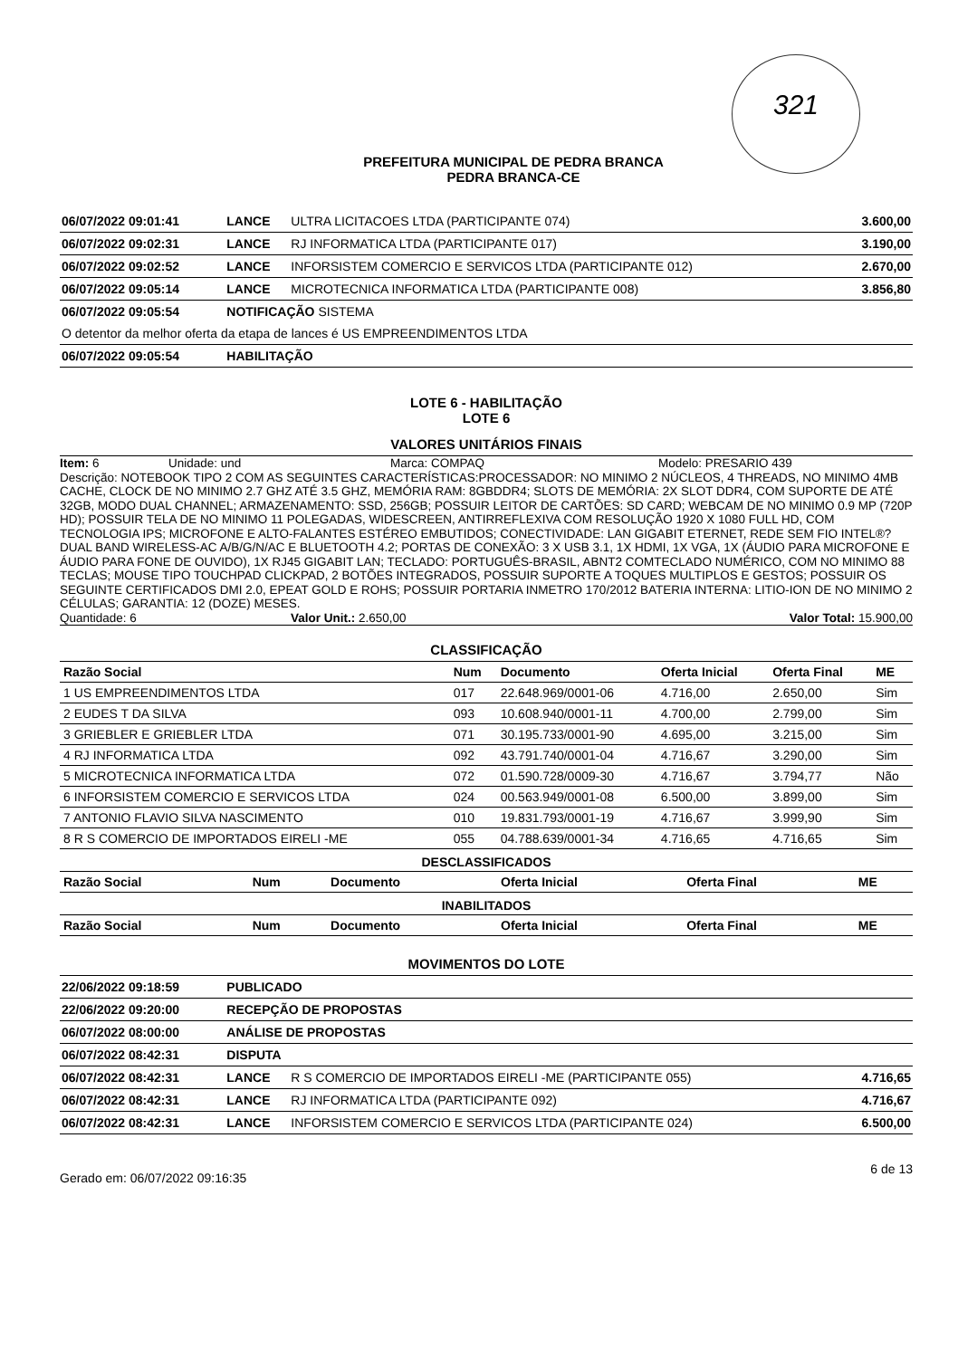321
PREFEITURA MUNICIPAL DE PEDRA BRANCA
PEDRA BRANCA-CE
| 06/07/2022 09:01:41 | LANCE | ULTRA LICITACOES LTDA (PARTICIPANTE 074) | 3.600,00 |
| 06/07/2022 09:02:31 | LANCE | RJ INFORMATICA LTDA (PARTICIPANTE 017) | 3.190,00 |
| 06/07/2022 09:02:52 | LANCE | INFORSISTEM COMERCIO E SERVICOS LTDA (PARTICIPANTE 012) | 2.670,00 |
| 06/07/2022 09:05:14 | LANCE | MICROTECNICA INFORMATICA LTDA (PARTICIPANTE 008) | 3.856,80 |
| 06/07/2022 09:05:54 | NOTIFICAÇÃO SISTEMA | | |
| O detentor da melhor oferta da etapa de lances é US EMPREENDIMENTOS LTDA | | | |
| 06/07/2022 09:05:54 | HABILITAÇÃO | | |
LOTE 6 - HABILITAÇÃO
LOTE 6
VALORES UNITÁRIOS FINAIS
Item: 6 Unidade: und Marca: COMPAQ Modelo: PRESARIO 439
Descrição: NOTEBOOK TIPO 2 COM AS SEGUINTES CARACTERÍSTICAS:PROCESSADOR: NO MINIMO 2 NÚCLEOS, 4 THREADS, NO MINIMO 4MB CACHE, CLOCK DE NO MINIMO 2.7 GHZ ATÉ 3.5 GHZ, MEMÓRIA RAM: 8GBDDR4; SLOTS DE MEMÓRIA: 2X SLOT DDR4, COM SUPORTE DE ATÉ 32GB, MODO DUAL CHANNEL; ARMAZENAMENTO: SSD, 256GB; POSSUIR LEITOR DE CARTÕES: SD CARD; WEBCAM DE NO MINIMO 0.9 MP (720P HD); POSSUIR TELA DE NO MINIMO 11 POLEGADAS, WIDESCREEN, ANTIRREFLEXIVA COM RESOLUÇÃO 1920 X 1080 FULL HD, COM TECNOLOGIA IPS; MICROFONE E ALTO-FALANTES ESTÉREO EMBUTIDOS; CONECTIVIDADE: LAN GIGABIT ETERNET, REDE SEM FIO INTEL®? DUAL BAND WIRELESS-AC A/B/G/N/AC E BLUETOOTH 4.2; PORTAS DE CONEXÃO: 3 X USB 3.1, 1X HDMI, 1X VGA, 1X (ÁUDIO PARA MICROFONE E ÁUDIO PARA FONE DE OUVIDO), 1X RJ45 GIGABIT LAN; TECLADO: PORTUGUÊS-BRASIL, ABNT2 COMTECLADO NUMÉRICO, COM NO MINIMO 88 TECLAS; MOUSE TIPO TOUCHPAD CLICKPAD, 2 BOTÕES INTEGRADOS, POSSUIR SUPORTE A TOQUES MULTIPLOS E GESTOS; POSSUIR OS SEGUINTE CERTIFICADOS DMI 2.0, EPEAT GOLD E ROHS; POSSUIR PORTARIA INMETRO 170/2012 BATERIA INTERNA: LITIO-ION DE NO MINIMO 2 CÉLULAS; GARANTIA: 12 (DOZE) MESES.
Quantidade: 6 Valor Unit.: 2.650,00 Valor Total: 15.900,00
CLASSIFICAÇÃO
| Razão Social | Num | Documento | Oferta Inicial | Oferta Final | ME |
| --- | --- | --- | --- | --- | --- |
| 1 US EMPREENDIMENTOS LTDA | 017 | 22.648.969/0001-06 | 4.716,00 | 2.650,00 | Sim |
| 2 EUDES T DA SILVA | 093 | 10.608.940/0001-11 | 4.700,00 | 2.799,00 | Sim |
| 3 GRIEBLER E GRIEBLER LTDA | 071 | 30.195.733/0001-90 | 4.695,00 | 3.215,00 | Sim |
| 4 RJ INFORMATICA LTDA | 092 | 43.791.740/0001-04 | 4.716,67 | 3.290,00 | Sim |
| 5 MICROTECNICA INFORMATICA LTDA | 072 | 01.590.728/0009-30 | 4.716,67 | 3.794,77 | Não |
| 6 INFORSISTEM COMERCIO E SERVICOS LTDA | 024 | 00.563.949/0001-08 | 6.500,00 | 3.899,00 | Sim |
| 7 ANTONIO FLAVIO SILVA NASCIMENTO | 010 | 19.831.793/0001-19 | 4.716,67 | 3.999,90 | Sim |
| 8 R S COMERCIO DE IMPORTADOS EIRELI -ME | 055 | 04.788.639/0001-34 | 4.716,65 | 4.716,65 | Sim |
DESCLASSIFICADOS
| Razão Social | Num | Documento | Oferta Inicial | Oferta Final | ME |
| --- | --- | --- | --- | --- | --- |
INABILITADOS
| Razão Social | Num | Documento | Oferta Inicial | Oferta Final | ME |
| --- | --- | --- | --- | --- | --- |
MOVIMENTOS DO LOTE
| 22/06/2022 09:18:59 | PUBLICADO | | |
| 22/06/2022 09:20:00 | RECEPÇÃO DE PROPOSTAS | | |
| 06/07/2022 08:00:00 | ANÁLISE DE PROPOSTAS | | |
| 06/07/2022 08:42:31 | DISPUTA | | |
| 06/07/2022 08:42:31 | LANCE | R S COMERCIO DE IMPORTADOS EIRELI -ME (PARTICIPANTE 055) | 4.716,65 |
| 06/07/2022 08:42:31 | LANCE | RJ INFORMATICA LTDA (PARTICIPANTE 092) | 4.716,67 |
| 06/07/2022 08:42:31 | LANCE | INFORSISTEM COMERCIO E SERVICOS LTDA (PARTICIPANTE 024) | 6.500,00 |
Gerado em: 06/07/2022 09:16:35 6 de 13